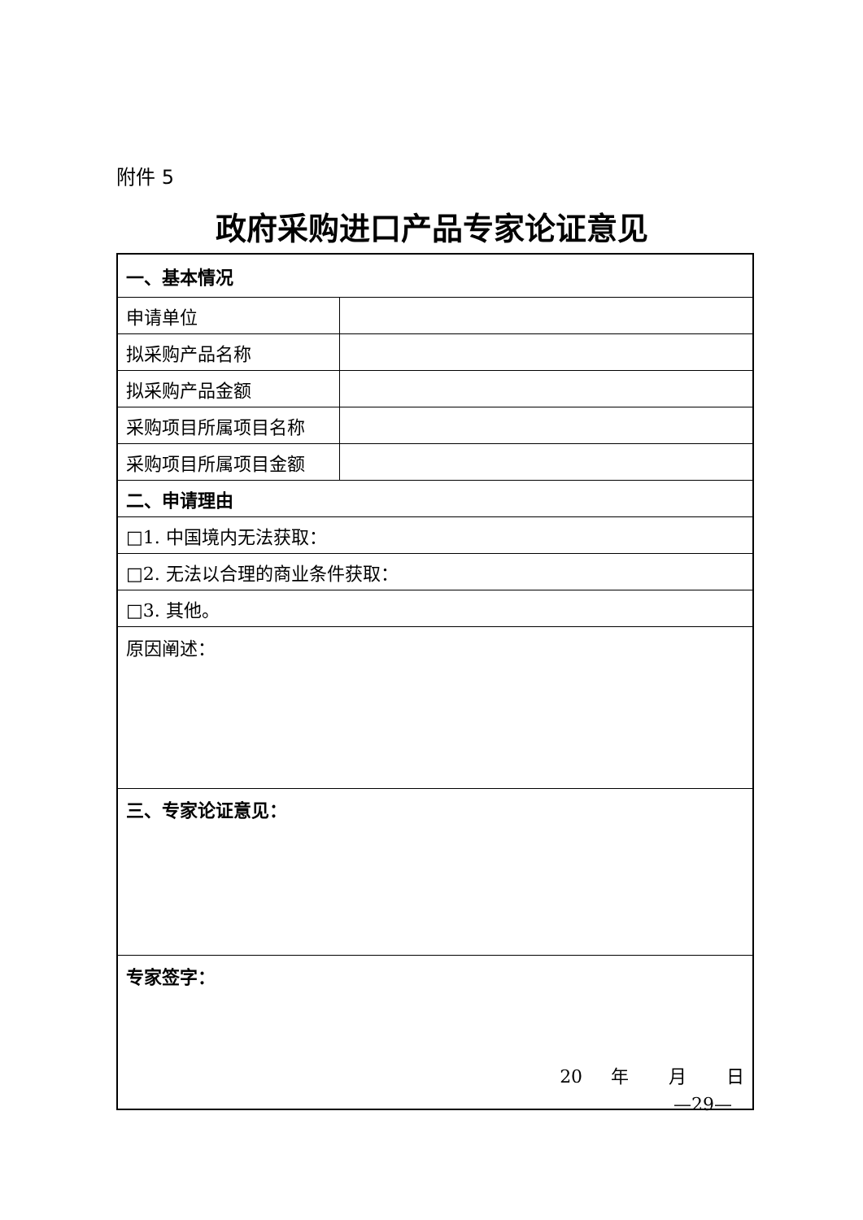附件 5
政府采购进口产品专家论证意见
| 一、基本情况 | |
| 申请单位 | |
| 拟采购产品名称 | |
| 拟采购产品金额 | |
| 采购项目所属项目名称 | |
| 采购项目所属项目金额 | |
| 二、申请理由 | |
| □1. 中国境内无法获取： | |
| □2. 无法以合理的商业条件获取： | |
| □3. 其他。 | |
| 原因阐述： | |
| 三、专家论证意见： | |
| 专家签字： 20 年 月 日 | |
—29—